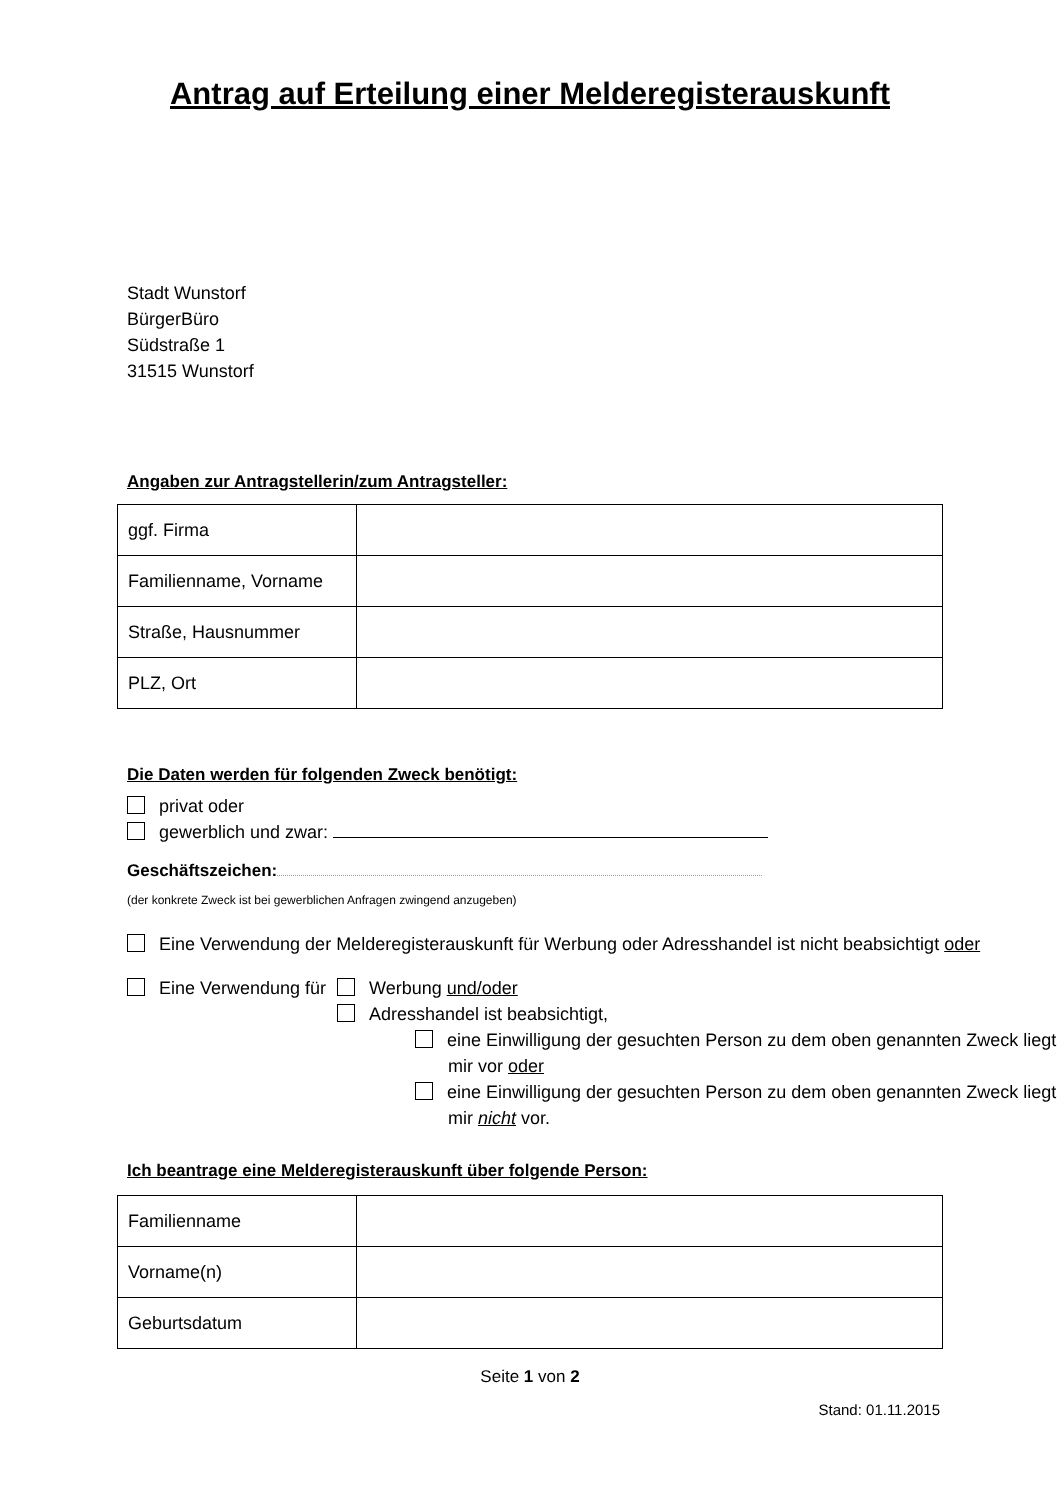Antrag auf Erteilung einer Melderegisterauskunft
Stadt Wunstorf
BürgerBüro
Südstraße 1
31515 Wunstorf
Angaben zur Antragstellerin/zum Antragsteller:
| ggf. Firma | |
| Familienname, Vorname | |
| Straße, Hausnummer | |
| PLZ, Ort | |
Die Daten werden für folgenden Zweck benötigt:
privat oder
gewerblich und zwar:
Geschäftszeichen:
(der konkrete Zweck ist bei gewerblichen Anfragen zwingend anzugeben)
Eine Verwendung der Melderegisterauskunft für Werbung oder Adresshandel ist nicht beabsichtigt oder
Eine Verwendung für Werbung und/oder
Adresshandel ist beabsichtigt,
eine Einwilligung der gesuchten Person zu dem oben genannten Zweck liegt mir vor oder
eine Einwilligung der gesuchten Person zu dem oben genannten Zweck liegt mir nicht vor.
Ich beantrage eine Melderegisterauskunft über folgende Person:
| Familienname | |
| Vorname(n) | |
| Geburtsdatum | |
Seite 1 von 2
Stand: 01.11.2015